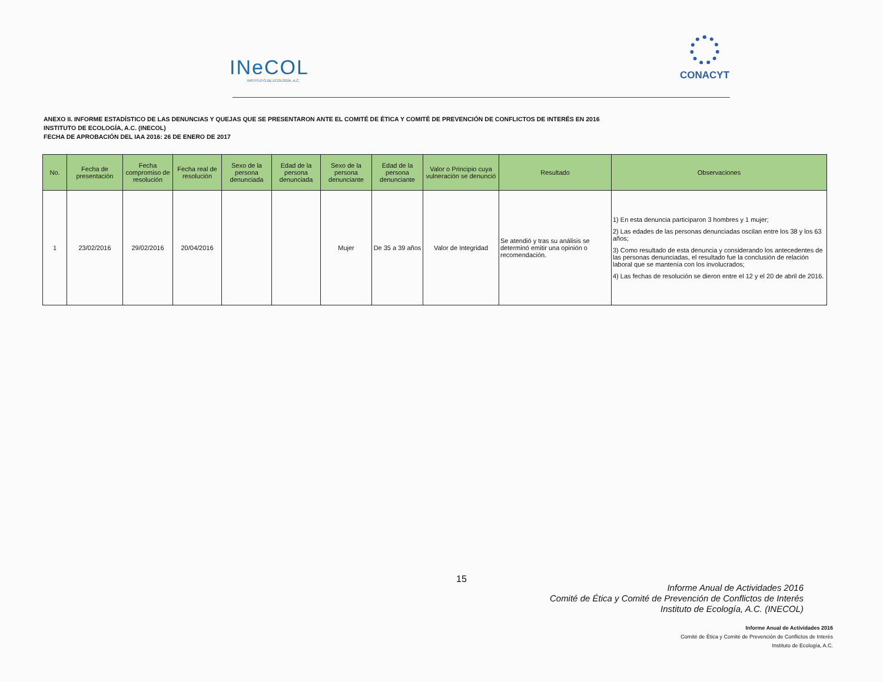INeCOL
INSTITUTO DE ECOLOGÍA, A.C.
CONACYT
ANEXO II. INFORME ESTADÍSTICO DE LAS DENUNCIAS Y QUEJAS QUE SE PRESENTARON ANTE EL COMITÉ DE ÉTICA Y COMITÉ DE PREVENCIÓN DE CONFLICTOS DE INTERÉS EN 2016
INSTITUTO DE ECOLOGÍA, A.C. (INECOL)
FECHA DE APROBACIÓN DEL IAA 2016: 26 DE ENERO DE 2017
| No. | Fecha de presentación | Fecha compromiso de resolución | Fecha real de resolución | Sexo de la persona denunciada | Edad de la persona denunciada | Sexo de la persona denunciante | Edad de la persona denunciante | Valor o Principio cuya vulneración se denunció | Resultado | Observaciones |
| --- | --- | --- | --- | --- | --- | --- | --- | --- | --- | --- |
| 1 | 23/02/2016 | 29/02/2016 | 20/04/2016 | | | Mujer | De 35 a 39 años | Valor de Integridad | Se atendió y tras su análisis se determinó emitir una opinión o recomendación. | 1) En esta denuncia participaron 3 hombres y 1 mujer; 2) Las edades de las personas denunciadas oscilan entre los 38 y los 63 años; 3) Como resultado de esta denuncia y considerando los antecedentes de las personas denunciadas, el resultado fue la conclusión de relación laboral que se mantenía con los involucrados; 4) Las fechas de resolución se dieron entre el 12 y el 20 de abril de 2016. |
15
Informe Anual de Actividades 2016
Comité de Ética y Comité de Prevención de Conflictos de Interés
Instituto de Ecología, A.C. (INECOL)
Informe Anual de Actividades 2016
Comité de Ética y Comité de Prevención de Conflictos de Interés
Instituto de Ecología, A.C.